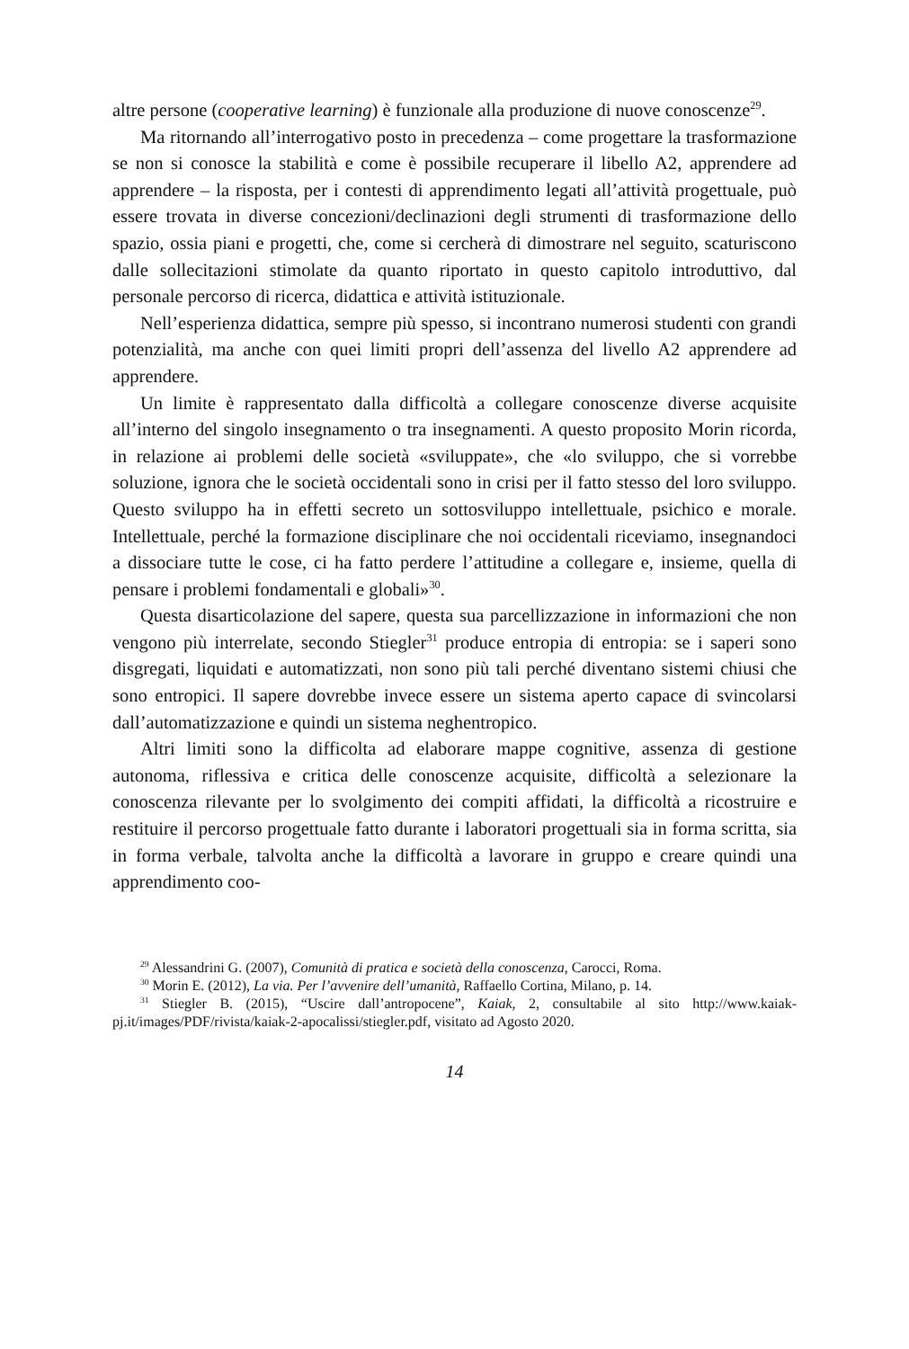altre persone (cooperative learning) è funzionale alla produzione di nuove conoscenze<sup>29</sup>.
Ma ritornando all’interrogativo posto in precedenza – come progettare la trasformazione se non si conosce la stabilità e come è possibile recuperare il libello A2, apprendere ad apprendere – la risposta, per i contesti di apprendimento legati all’attività progettuale, può essere trovata in diverse concezioni/declinazioni degli strumenti di trasformazione dello spazio, ossia piani e progetti, che, come si cercherà di dimostrare nel seguito, scaturiscono dalle sollecitazioni stimolate da quanto riportato in questo capitolo introduttivo, dal personale percorso di ricerca, didattica e attività istituzionale.
Nell’esperienza didattica, sempre più spesso, si incontrano numerosi studenti con grandi potenzialità, ma anche con quei limiti propri dell’assenza del livello A2 apprendere ad apprendere.
Un limite è rappresentato dalla difficoltà a collegare conoscenze diverse acquisite all’interno del singolo insegnamento o tra insegnamenti. A questo proposito Morin ricorda, in relazione ai problemi delle società «sviluppate», che «lo sviluppo, che si vorrebbe soluzione, ignora che le società occidentali sono in crisi per il fatto stesso del loro sviluppo. Questo sviluppo ha in effetti secreto un sottosviluppo intellettuale, psichico e morale. Intellettuale, perché la formazione disciplinare che noi occidentali riceviamo, insegnandoci a dissociare tutte le cose, ci ha fatto perdere l’attitudine a collegare e, insieme, quella di pensare i problemi fondamentali e globali»<sup>30</sup>.
Questa disarticolazione del sapere, questa sua parcellizzazione in informazioni che non vengono più interrelate, secondo Stiegler<sup>31</sup> produce entropia di entropia: se i saperi sono disgregati, liquidati e automatizzati, non sono più tali perché diventano sistemi chiusi che sono entropici. Il sapere dovrebbe invece essere un sistema aperto capace di svincolarsi dall’automatizzazione e quindi un sistema neghentropico.
Altri limiti sono la difficolta ad elaborare mappe cognitive, assenza di gestione autonoma, riflessiva e critica delle conoscenze acquisite, difficoltà a selezionare la conoscenza rilevante per lo svolgimento dei compiti affidati, la difficoltà a ricostruire e restituire il percorso progettuale fatto durante i laboratori progettuali sia in forma scritta, sia in forma verbale, talvolta anche la difficoltà a lavorare in gruppo e creare quindi una apprendimento coo-
<sup>29</sup> Alessandrini G. (2007), Comunità di pratica e società della conoscenza, Carocci, Roma.
<sup>30</sup> Morin E. (2012), La via. Per l’avvenire dell’umanità, Raffaello Cortina, Milano, p. 14.
<sup>31</sup> Stiegler B. (2015), “Uscire dall’antropocene”, Kaiak, 2, consultabile al sito http://www.kaiak-pj.it/images/PDF/rivista/kaiak-2-apocalissi/stiegler.pdf, visitato ad Agosto 2020.
14